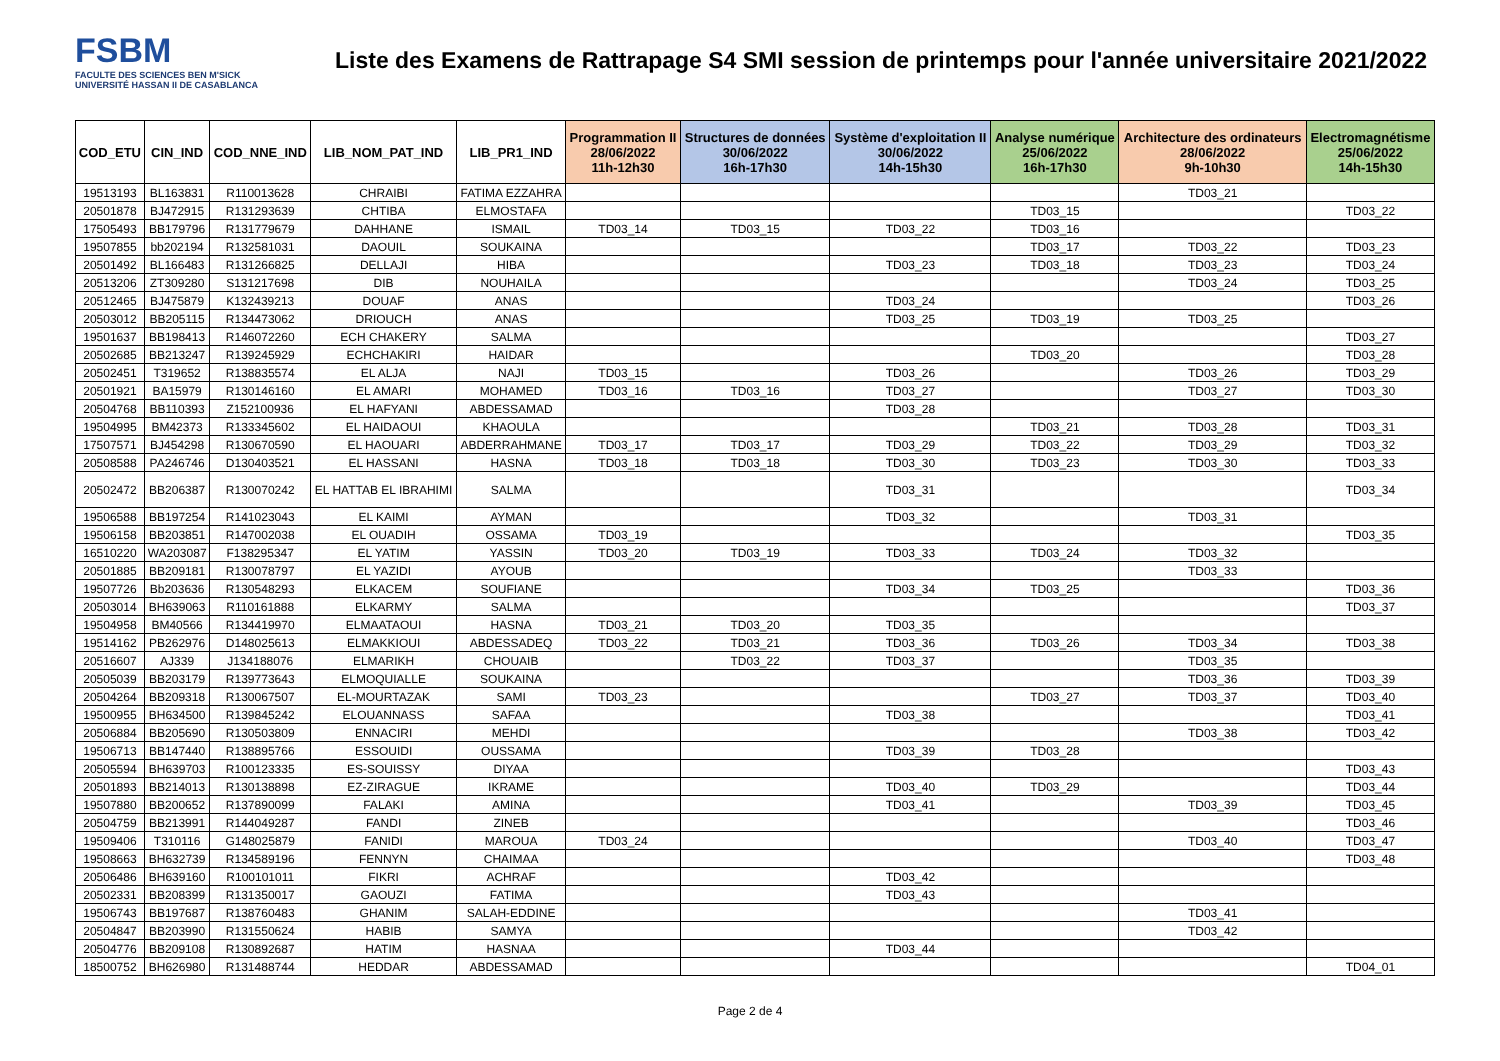FSBM
FACULTE DES SCIENCES BEN M'SICK
UNIVERSITÉ HASSAN II DE CASABLANCA
Liste des Examens de Rattrapage S4 SMI session de printemps pour l'année universitaire 2021/2022
| COD_ETU | CIN_IND | COD_NNE_IND | LIB_NOM_PAT_IND | LIB_PR1_IND | Programmation II 28/06/2022 11h-12h30 | Structures de données 30/06/2022 16h-17h30 | Système d'exploitation II 30/06/2022 14h-15h30 | Analyse numérique 25/06/2022 16h-17h30 | Architecture des ordinateurs 28/06/2022 9h-10h30 | Electromagnétisme 25/06/2022 14h-15h30 |
| --- | --- | --- | --- | --- | --- | --- | --- | --- | --- | --- |
| 19513193 | BL163831 | R110013628 | CHRAIBI | FATIMA EZZAHRA | | | | | TD03_21 | |
| 20501878 | BJ472915 | R131293639 | CHTIBA | ELMOSTAFA | | | | TD03_15 | | TD03_22 |
| 17505493 | BB179796 | R131779679 | DAHHANE | ISMAIL | TD03_14 | TD03_15 | TD03_22 | TD03_16 | | |
| 19507855 | bb202194 | R132581031 | DAOUIL | SOUKAINA | | | | TD03_17 | TD03_22 | TD03_23 |
| 20501492 | BL166483 | R131266825 | DELLAJI | HIBA | | | TD03_23 | TD03_18 | TD03_23 | TD03_24 |
| 20513206 | ZT309280 | S131217698 | DIB | NOUHAILA | | | | | TD03_24 | TD03_25 |
| 20512465 | BJ475879 | K132439213 | DOUAF | ANAS | | | TD03_24 | | | TD03_26 |
| 20503012 | BB205115 | R134473062 | DRIOUCH | ANAS | | | TD03_25 | TD03_19 | TD03_25 | |
| 19501637 | BB198413 | R146072260 | ECH CHAKERY | SALMA | | | | | | TD03_27 |
| 20502685 | BB213247 | R139245929 | ECHCHAKIRI | HAIDAR | | | | TD03_20 | | TD03_28 |
| 20502451 | T319652 | R138835574 | EL ALJA | NAJI | TD03_15 | | TD03_26 | | TD03_26 | TD03_29 |
| 20501921 | BA15979 | R130146160 | EL AMARI | MOHAMED | TD03_16 | TD03_16 | TD03_27 | | TD03_27 | TD03_30 |
| 20504768 | BB110393 | Z152100936 | EL HAFYANI | ABDESSAMAD | | | TD03_28 | | | |
| 19504995 | BM42373 | R133345602 | EL HAIDAOUI | KHAOULA | | | | TD03_21 | TD03_28 | TD03_31 |
| 17507571 | BJ454298 | R130670590 | EL HAOUARI | ABDERRAHMANE | TD03_17 | TD03_17 | TD03_29 | TD03_22 | TD03_29 | TD03_32 |
| 20508588 | PA246746 | D130403521 | EL HASSANI | HASNA | TD03_18 | TD03_18 | TD03_30 | TD03_23 | TD03_30 | TD03_33 |
| 20502472 | BB206387 | R130070242 | EL HATTAB EL IBRAHIMI | SALMA | | | TD03_31 | | | TD03_34 |
| 19506588 | BB197254 | R141023043 | EL KAIMI | AYMAN | | | TD03_32 | | TD03_31 | |
| 19506158 | BB203851 | R147002038 | EL OUADIH | OSSAMA | TD03_19 | | | | | TD03_35 |
| 16510220 | WA203087 | F138295347 | EL YATIM | YASSIN | TD03_20 | TD03_19 | TD03_33 | TD03_24 | TD03_32 | |
| 20501885 | BB209181 | R130078797 | EL YAZIDI | AYOUB | | | | | TD03_33 | |
| 19507726 | Bb203636 | R130548293 | ELKACEM | SOUFIANE | | | TD03_34 | TD03_25 | | TD03_36 |
| 20503014 | BH639063 | R110161888 | ELKARMY | SALMA | | | | | | TD03_37 |
| 19504958 | BM40566 | R134419970 | ELMAATAOUI | HASNA | TD03_21 | TD03_20 | TD03_35 | | | |
| 19514162 | PB262976 | D148025613 | ELMAKKIOUI | ABDESSADEQ | TD03_22 | TD03_21 | TD03_36 | TD03_26 | TD03_34 | TD03_38 |
| 20516607 | AJ339 | J134188076 | ELMARIKH | CHOUAIB | | TD03_22 | TD03_37 | | TD03_35 | |
| 20505039 | BB203179 | R139773643 | ELMOQUIALLE | SOUKAINA | | | | | TD03_36 | TD03_39 |
| 20504264 | BB209318 | R130067507 | EL-MOURTAZAK | SAMI | TD03_23 | | | TD03_27 | TD03_37 | TD03_40 |
| 19500955 | BH634500 | R139845242 | ELOUANNASS | SAFAA | | | TD03_38 | | | TD03_41 |
| 20506884 | BB205690 | R130503809 | ENNACIRI | MEHDI | | | | | TD03_38 | TD03_42 |
| 19506713 | BB147440 | R138895766 | ESSOUIDI | OUSSAMA | | | TD03_39 | TD03_28 | | |
| 20505594 | BH639703 | R100123335 | ES-SOUISSY | DIYAA | | | | | | TD03_43 |
| 20501893 | BB214013 | R130138898 | EZ-ZIRAGUE | IKRAME | | | TD03_40 | TD03_29 | | TD03_44 |
| 19507880 | BB200652 | R137890099 | FALAKI | AMINA | | | TD03_41 | | TD03_39 | TD03_45 |
| 20504759 | BB213991 | R144049287 | FANDI | ZINEB | | | | | | TD03_46 |
| 19509406 | T310116 | G148025879 | FANIDI | MAROUA | TD03_24 | | | | TD03_40 | TD03_47 |
| 19508663 | BH632739 | R134589196 | FENNYN | CHAIMAA | | | | | | TD03_48 |
| 20506486 | BH639160 | R100101011 | FIKRI | ACHRAF | | | TD03_42 | | | |
| 20502331 | BB208399 | R131350017 | GAOUZI | FATIMA | | | TD03_43 | | | |
| 19506743 | BB197687 | R138760483 | GHANIM | SALAH-EDDINE | | | | | TD03_41 | |
| 20504847 | BB203990 | R131550624 | HABIB | SAMYA | | | | | TD03_42 | |
| 20504776 | BB209108 | R130892687 | HATIM | HASNAA | | | TD03_44 | | | |
| 18500752 | BH626980 | R131488744 | HEDDAR | ABDESSAMAD | | | | | | TD04_01 |
Page 2 de 4